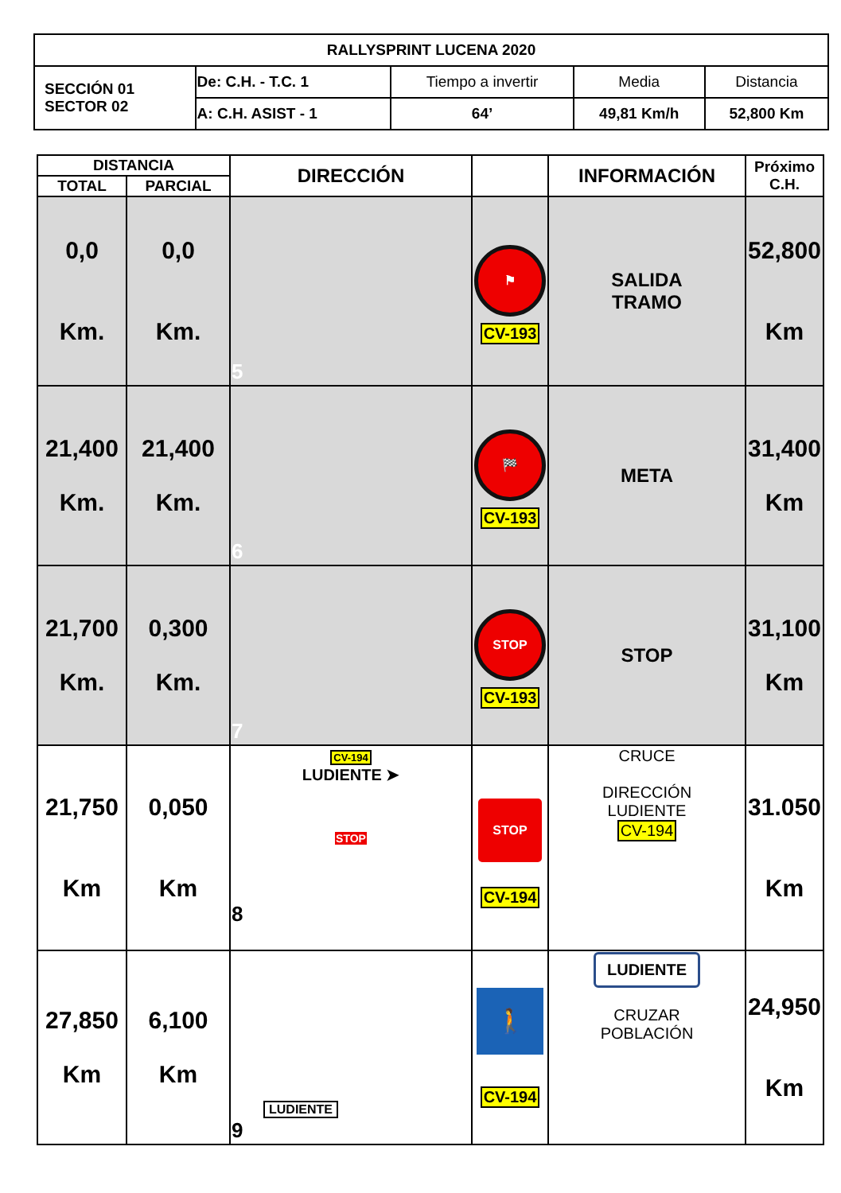| RALLYSPRINT LUCENA 2020 | | | | |
| SECCIÓN 01 SECTOR 02 | De: C.H. - T.C. 1 | Tiempo a invertir | Media | Distancia |
| | A: C.H. ASIST - 1 | 64’ | 49,81 Km/h | 52,800 Km |
| DISTANCIA | | DIRECCIÓN | | INFORMACIÓN | Próximo C.H. |
| --- | --- | --- | --- | --- | --- |
| TOTAL | PARCIAL | | | | |
| 0,0 Km. | 0,0 Km. | 5 | ⚑ CV-193 | SALIDA TRAMO | 52,800 Km |
| 21,400 Km. | 21,400 Km. | 6 | 🏁 CV-193 | META | 31,400 Km |
| 21,700 Km. | 0,300 Km. | 7 | STOP CV-193 | STOP | 31,100 Km |
| 21,750 Km | 0,050 Km | CV-194 LUDIENTE ➤ STOP 8 | STOP CV-194 | CRUCE DIRECCIÓN LUDIENTE CV-194 | 31.050 Km |
| 27,850 Km | 6,100 Km | LUDIENTE 9 | 🚶 CV-194 | LUDIENTE CRUZAR POBLACIÓN | 24,950 Km |